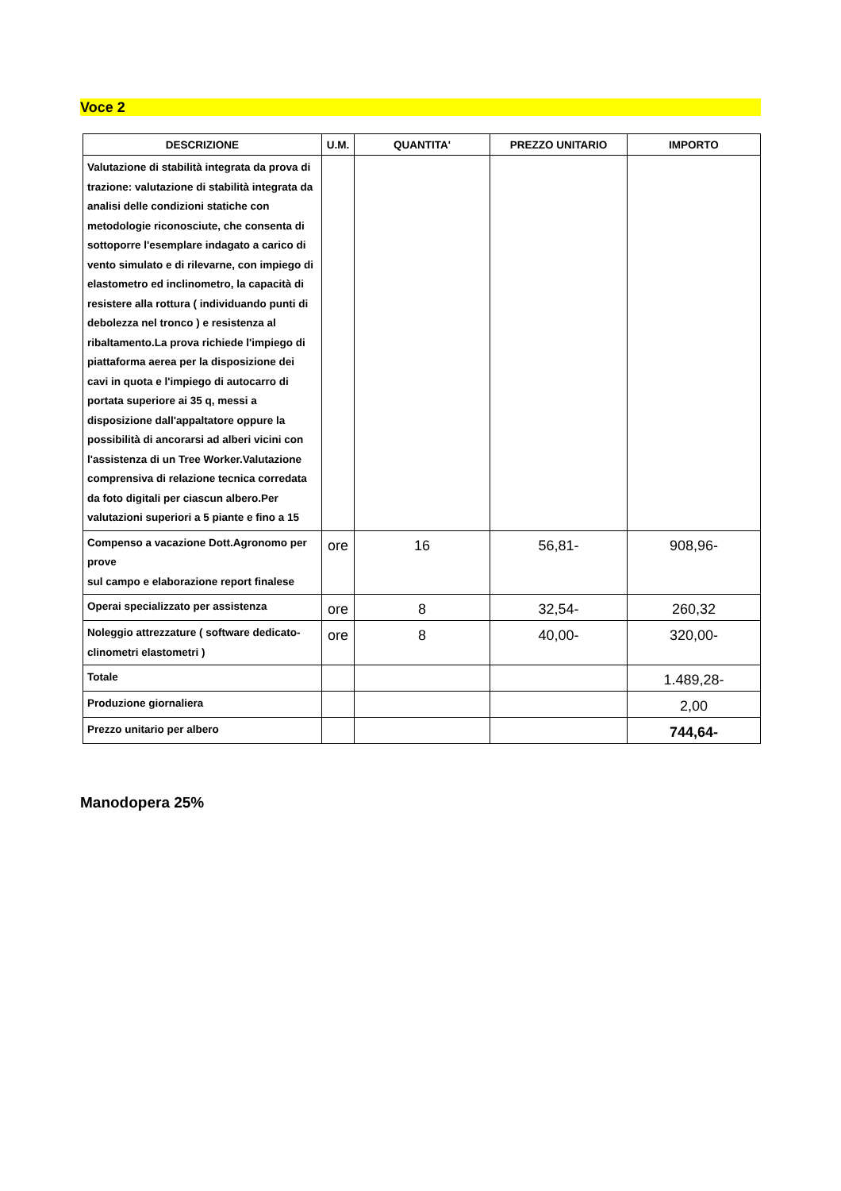Voce 2
| DESCRIZIONE | U.M. | QUANTITA' | PREZZO UNITARIO | IMPORTO |
| --- | --- | --- | --- | --- |
| Valutazione di stabilità integrata da prova di trazione: valutazione di stabilità integrata da analisi delle condizioni statiche con metodologie riconosciute, che consenta di sottoporre l'esemplare indagato a carico di vento simulato e di rilevarne, con impiego di elastometro ed inclinometro, la capacità di resistere alla rottura ( individuando punti di debolezza nel tronco ) e resistenza al ribaltamento.La prova richiede l'impiego di piattaforma aerea per la disposizione dei cavi in quota e l'impiego di autocarro di portata superiore ai 35 q, messi a disposizione dall'appaltatore oppure la possibilità di ancorarsi ad alberi vicini con l'assistenza di un Tree Worker.Valutazione comprensiva di relazione tecnica corredata da foto digitali per ciascun albero.Per valutazioni superiori a 5 piante e fino a 15 | | | | |
| Compenso a vacazione Dott.Agronomo per prove sul campo e elaborazione report finalese | ore | 16 | 56,81- | 908,96- |
| Operai specializzato per assistenza | ore | 8 | 32,54- | 260,32 |
| Noleggio attrezzature ( software dedicato-clinometri elastometri ) | ore | 8 | 40,00- | 320,00- |
| Totale | | | | 1.489,28- |
| Produzione giornaliera | | | | 2,00 |
| Prezzo unitario per albero | | | | 744,64- |
Manodopera 25%